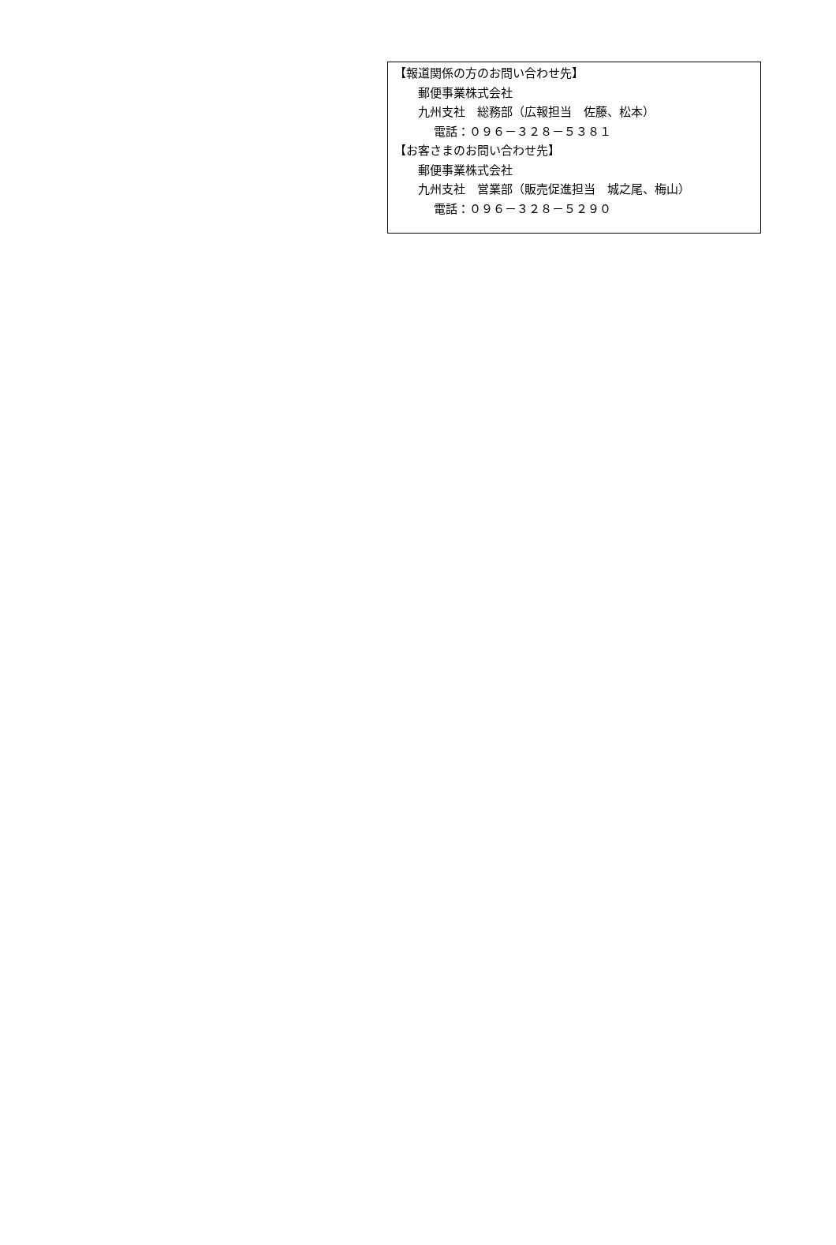【報道関係の方のお問い合わせ先】
郵便事業株式会社
九州支社　総務部（広報担当　佐藤、松本）
電話：０９６－３２８－５３８１
【お客さまのお問い合わせ先】
郵便事業株式会社
九州支社　営業部（販売促進担当　城之尾、梅山）
電話：０９６－３２８－５２９０